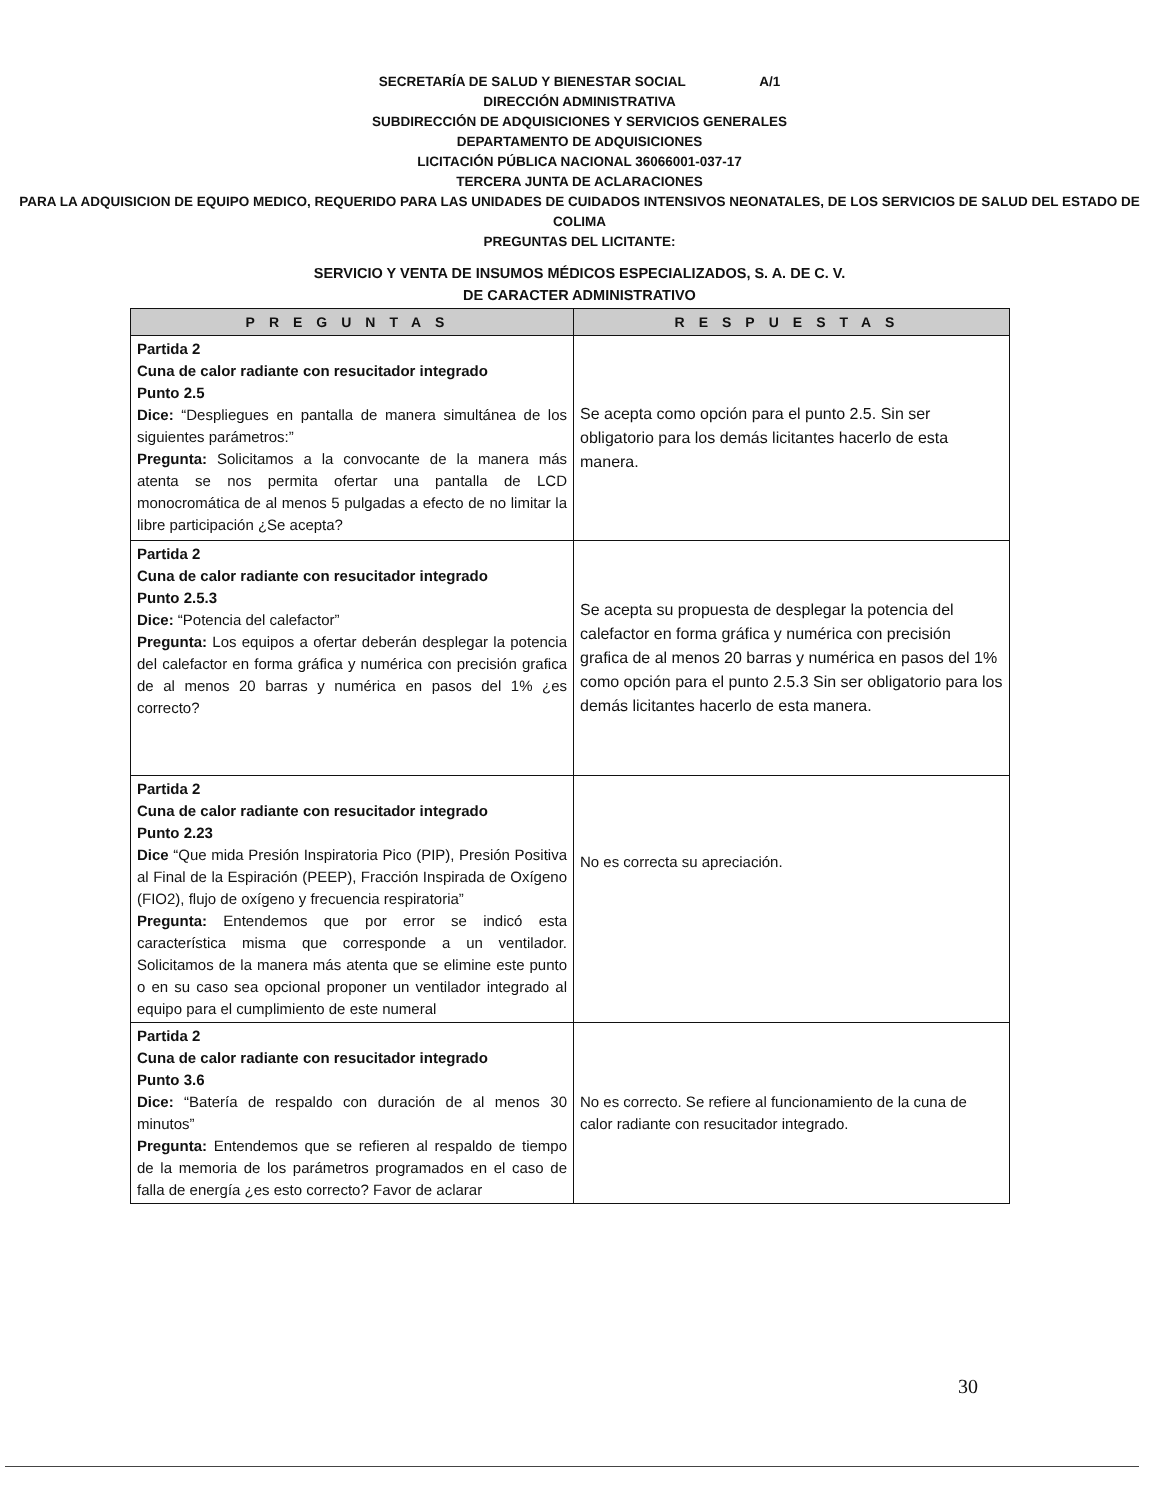SECRETARÍA DE SALUD Y BIENESTAR SOCIAL A/1
DIRECCIÓN ADMINISTRATIVA
SUBDIRECCIÓN DE ADQUISICIONES Y SERVICIOS GENERALES
DEPARTAMENTO DE ADQUISICIONES
LICITACIÓN PÚBLICA NACIONAL 36066001-037-17
TERCERA JUNTA DE ACLARACIONES
PARA LA ADQUISICION DE EQUIPO MEDICO, REQUERIDO PARA LAS UNIDADES DE CUIDADOS INTENSIVOS NEONATALES, DE LOS SERVICIOS DE SALUD DEL ESTADO DE COLIMA
PREGUNTAS DEL LICITANTE:
SERVICIO Y VENTA DE INSUMOS MÉDICOS ESPECIALIZADOS, S. A. DE C. V.
DE CARACTER ADMINISTRATIVO
| PREGUNTAS | RESPUESTAS |
| --- | --- |
| Partida 2 Cuna de calor radiante con resucitador integrado Punto 2.5 Dice: “Despliegues en pantalla de manera simultánea de los siguientes parámetros:” Pregunta: Solicitamos a la convocante de la manera más atenta se nos permita ofertar una pantalla de LCD monocromática de al menos 5 pulgadas a efecto de no limitar la libre participación ¿Se acepta? | Se acepta como opción para el punto 2.5. Sin ser obligatorio para los demás licitantes hacerlo de esta manera. |
| Partida 2 Cuna de calor radiante con resucitador integrado Punto 2.5.3 Dice: “Potencia del calefactor” Pregunta: Los equipos a ofertar deberán desplegar la potencia del calefactor en forma gráfica y numérica con precisión grafica de al menos 20 barras y numérica en pasos del 1% ¿es correcto? | Se acepta su propuesta de desplegar la potencia del calefactor en forma gráfica y numérica con precisión grafica de al menos 20 barras y numérica en pasos del 1% como opción para el punto 2.5.3 Sin ser obligatorio para los demás licitantes hacerlo de esta manera. |
| Partida 2 Cuna de calor radiante con resucitador integrado Punto 2.23 Dice “Que mida Presión Inspiratoria Pico (PIP), Presión Positiva al Final de la Espiración (PEEP), Fracción Inspirada de Oxígeno (FIO2), flujo de oxígeno y frecuencia respiratoria” Pregunta: Entendemos que por error se indicó esta característica misma que corresponde a un ventilador. Solicitamos de la manera más atenta que se elimine este punto o en su caso sea opcional proponer un ventilador integrado al equipo para el cumplimiento de este numeral | No es correcta su apreciación. |
| Partida 2 Cuna de calor radiante con resucitador integrado Punto 3.6 Dice: “Batería de respaldo con duración de al menos 30 minutos” Pregunta: Entendemos que se refieren al respaldo de tiempo de la memoria de los parámetros programados en el caso de falla de energía ¿es esto correcto? Favor de aclarar | No es correcto. Se refiere al funcionamiento de la cuna de calor radiante con resucitador integrado. |
30